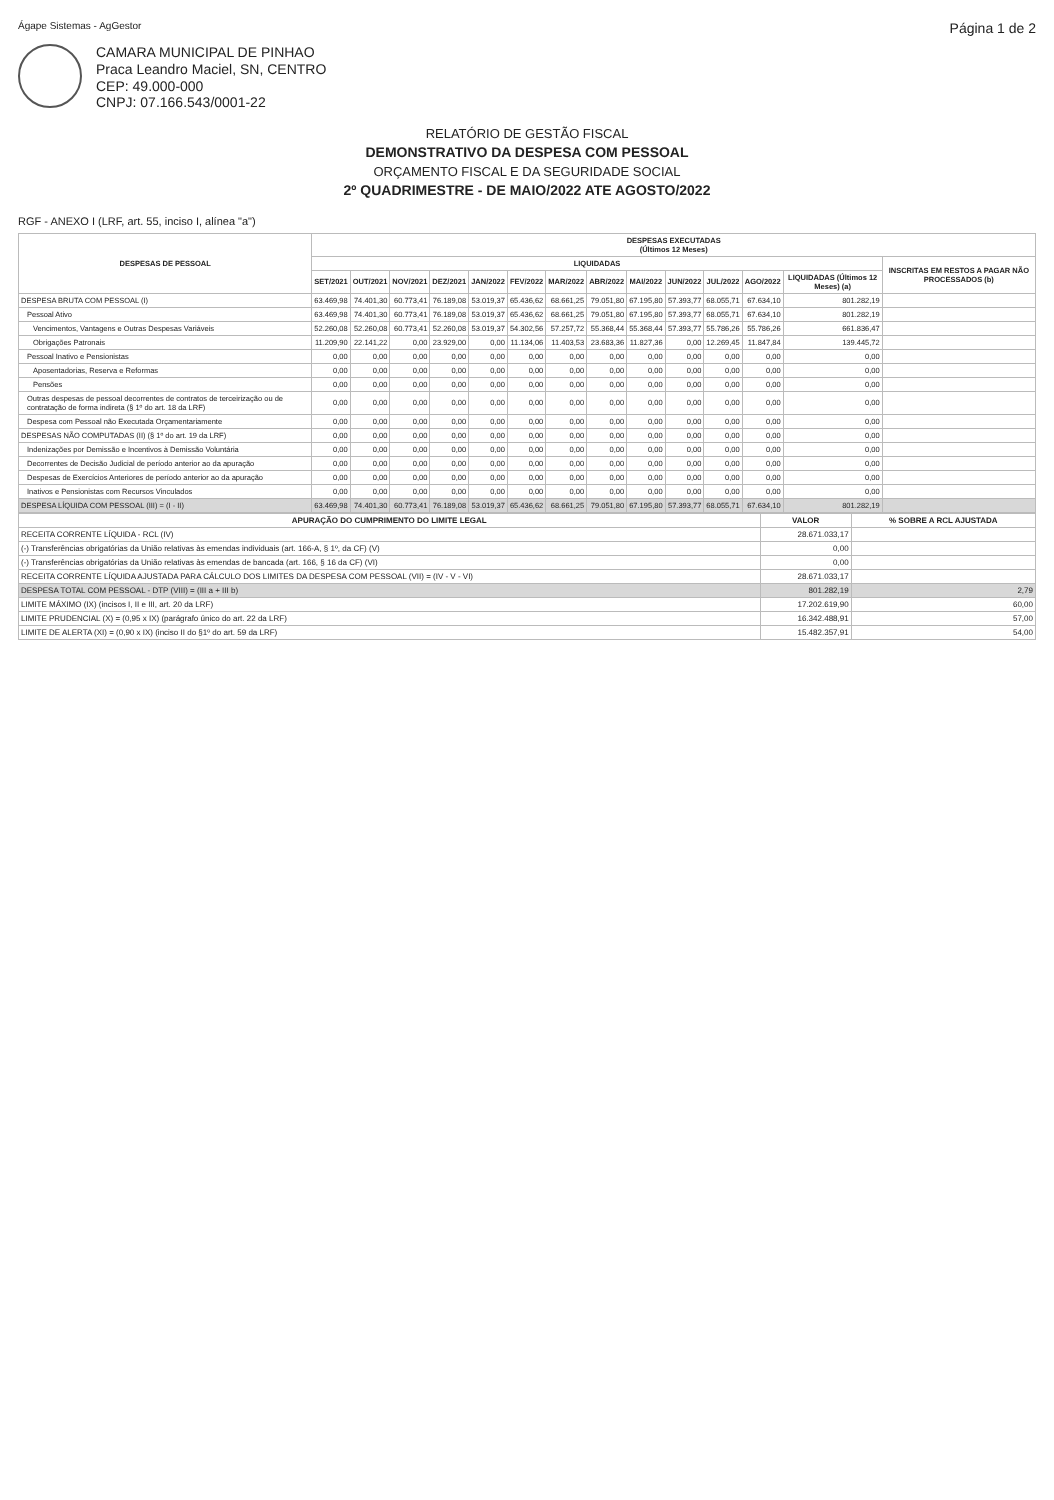Ágape Sistemas - AgGestor Página 1 de 2
CAMARA MUNICIPAL DE PINHAO
Praca Leandro Maciel, SN, CENTRO
CEP: 49.000-000
CNPJ: 07.166.543/0001-22
RELATÓRIO DE GESTÃO FISCAL
DEMONSTRATIVO DA DESPESA COM PESSOAL
ORÇAMENTO FISCAL E DA SEGURIDADE SOCIAL
2º QUADRIMESTRE - DE MAIO/2022 ATE AGOSTO/2022
RGF - ANEXO I (LRF, art. 55, inciso I, alínea "a")
| DESPESAS DE PESSOAL | DESPESAS EXECUTADAS (Últimos 12 Meses) | | | | | | | | | | | | | |
| --- | --- | --- | --- | --- | --- | --- | --- | --- | --- | --- | --- | --- | --- | --- |
| | LIQUIDADAS | | | | | | | | | | | | | INSCRITAS EM RESTOS A PAGAR NÃO PROCESSADOS (b) |
| | SET/2021 | OUT/2021 | NOV/2021 | DEZ/2021 | JAN/2022 | FEV/2022 | MAR/2022 | ABR/2022 | MAI/2022 | JUN/2022 | JUL/2022 | AGO/2022 | LIQUIDADAS (Últimos 12 Meses) (a) | |
| DESPESA BRUTA COM PESSOAL (I) | 63.469,98 | 74.401,30 | 60.773,41 | 76.189,08 | 53.019,37 | 65.436,62 | 68.661,25 | 79.051,80 | 67.195,80 | 57.393,77 | 68.055,71 | 67.634,10 | 801.282,19 | |
| Pessoal Ativo | 63.469,98 | 74.401,30 | 60.773,41 | 76.189,08 | 53.019,37 | 65.436,62 | 68.661,25 | 79.051,80 | 67.195,80 | 57.393,77 | 68.055,71 | 67.634,10 | 801.282,19 | |
| Vencimentos, Vantagens e Outras Despesas Variáveis | 52.260,08 | 52.260,08 | 60.773,41 | 52.260,08 | 53.019,37 | 54.302,56 | 57.257,72 | 55.368,44 | 55.368,44 | 57.393,77 | 55.786,26 | 55.786,26 | 661.836,47 | |
| Obrigações Patronais | 11.209,90 | 22.141,22 | 0,00 | 23.929,00 | 0,00 | 11.134,06 | 11.403,53 | 23.683,36 | 11.827,36 | 0,00 | 12.269,45 | 11.847,84 | 139.445,72 | |
| Pessoal Inativo e Pensionistas | 0,00 | 0,00 | 0,00 | 0,00 | 0,00 | 0,00 | 0,00 | 0,00 | 0,00 | 0,00 | 0,00 | 0,00 | 0,00 | |
| Aposentadorias, Reserva e Reformas | 0,00 | 0,00 | 0,00 | 0,00 | 0,00 | 0,00 | 0,00 | 0,00 | 0,00 | 0,00 | 0,00 | 0,00 | 0,00 | |
| Pensões | 0,00 | 0,00 | 0,00 | 0,00 | 0,00 | 0,00 | 0,00 | 0,00 | 0,00 | 0,00 | 0,00 | 0,00 | 0,00 | |
| Outras despesas de pessoal decorrentes de contratos de terceirização ou de contratação de forma indireta (§ 1º do art. 18 da LRF) | 0,00 | 0,00 | 0,00 | 0,00 | 0,00 | 0,00 | 0,00 | 0,00 | 0,00 | 0,00 | 0,00 | 0,00 | 0,00 | |
| Despesa com Pessoal não Executada Orçamentariamente | 0,00 | 0,00 | 0,00 | 0,00 | 0,00 | 0,00 | 0,00 | 0,00 | 0,00 | 0,00 | 0,00 | 0,00 | 0,00 | |
| DESPESAS NÃO COMPUTADAS (II) (§ 1º do art. 19 da LRF) | 0,00 | 0,00 | 0,00 | 0,00 | 0,00 | 0,00 | 0,00 | 0,00 | 0,00 | 0,00 | 0,00 | 0,00 | 0,00 | |
| Indenizações por Demissão e Incentivos à Demissão Voluntária | 0,00 | 0,00 | 0,00 | 0,00 | 0,00 | 0,00 | 0,00 | 0,00 | 0,00 | 0,00 | 0,00 | 0,00 | 0,00 | |
| Decorrentes de Decisão Judicial de período anterior ao da apuração | 0,00 | 0,00 | 0,00 | 0,00 | 0,00 | 0,00 | 0,00 | 0,00 | 0,00 | 0,00 | 0,00 | 0,00 | 0,00 | |
| Despesas de Exercícios Anteriores de período anterior ao da apuração | 0,00 | 0,00 | 0,00 | 0,00 | 0,00 | 0,00 | 0,00 | 0,00 | 0,00 | 0,00 | 0,00 | 0,00 | 0,00 | |
| Inativos e Pensionistas com Recursos Vinculados | 0,00 | 0,00 | 0,00 | 0,00 | 0,00 | 0,00 | 0,00 | 0,00 | 0,00 | 0,00 | 0,00 | 0,00 | 0,00 | |
| DESPESA LÍQUIDA COM PESSOAL (III) = (I - II) | 63.469,98 | 74.401,30 | 60.773,41 | 76.189,08 | 53.019,37 | 65.436,62 | 68.661,25 | 79.051,80 | 67.195,80 | 57.393,77 | 68.055,71 | 67.634,10 | 801.282,19 | |
| APURAÇÃO DO CUMPRIMENTO DO LIMITE LEGAL | VALOR | % SOBRE A RCL AJUSTADA |
| --- | --- | --- |
| RECEITA CORRENTE LÍQUIDA - RCL (IV) | 28.671.033,17 | |
| (-) Transferências obrigatórias da União relativas às emendas individuais (art. 166-A, § 1º, da CF) (V) | 0,00 | |
| (-) Transferências obrigatórias da União relativas às emendas de bancada (art. 166, § 16 da CF) (VI) | 0,00 | |
| RECEITA CORRENTE LÍQUIDA AJUSTADA PARA CÁLCULO DOS LIMITES DA DESPESA COM PESSOAL (VII) = (IV - V - VI) | 28.671.033,17 | |
| DESPESA TOTAL COM PESSOAL - DTP (VIII) = (III a + III b) | 801.282,19 | 2,79 |
| LIMITE MÁXIMO (IX) (incisos I, II e III, art. 20 da LRF) | 17.202.619,90 | 60,00 |
| LIMITE PRUDENCIAL (X) = (0,95 x IX) (parágrafo único do art. 22 da LRF) | 16.342.488,91 | 57,00 |
| LIMITE DE ALERTA (XI) = (0,90 x IX) (inciso II do §1º do art. 59 da LRF) | 15.482.357,91 | 54,00 |